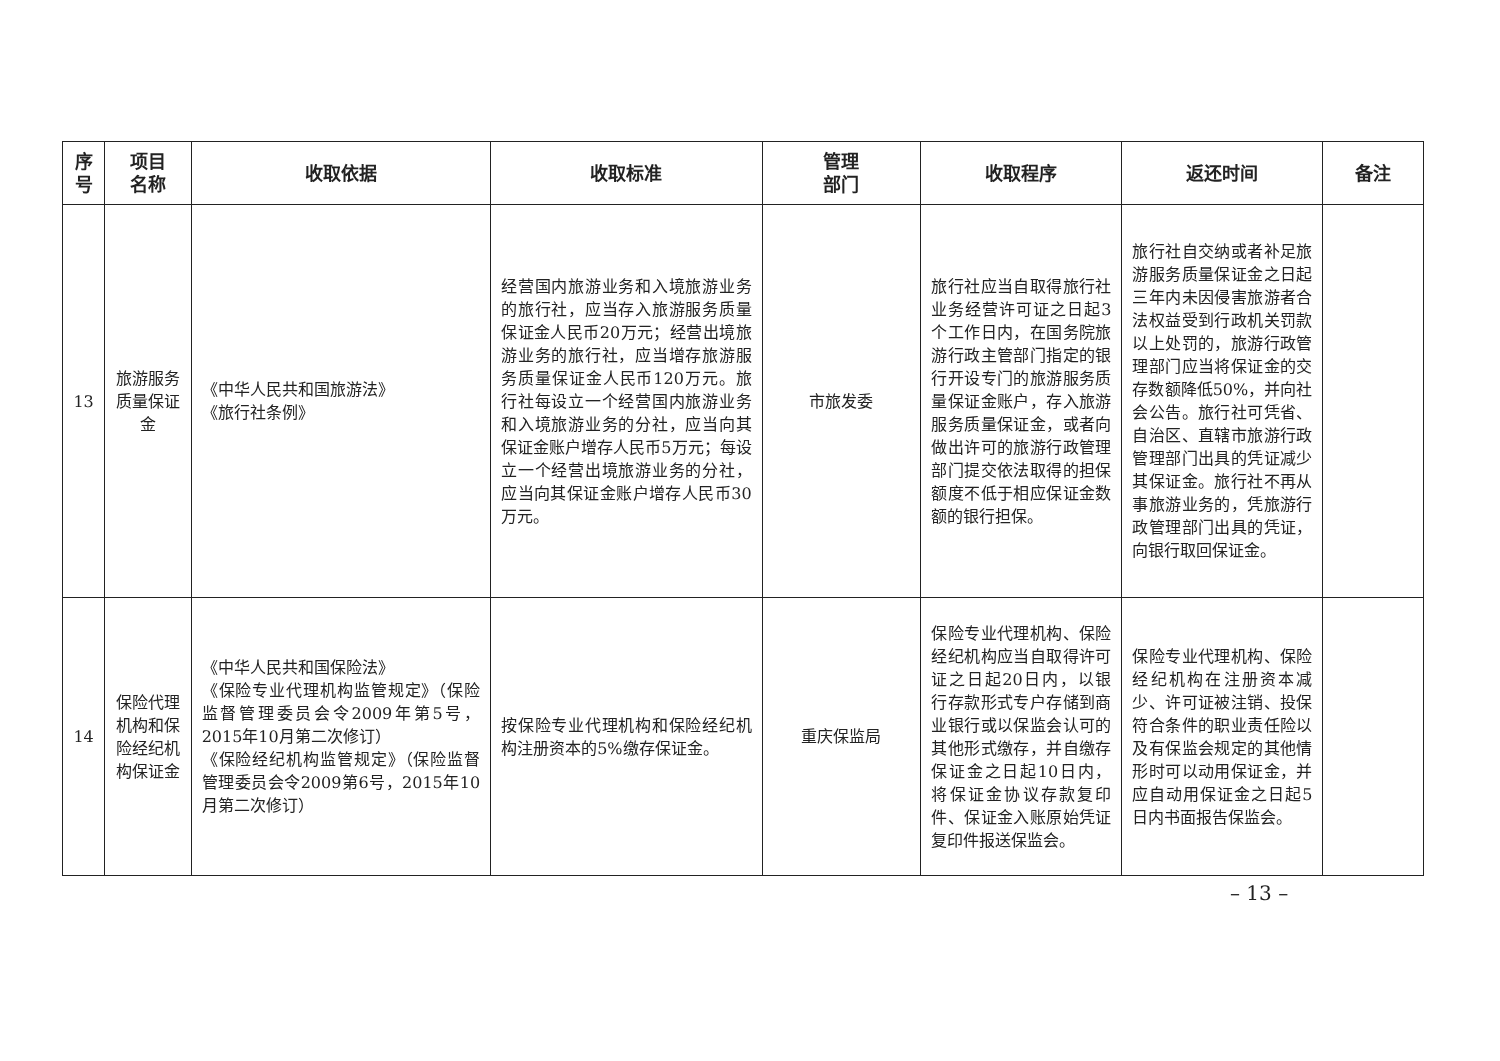| 序 号 | 项目 名称 | 收取依据 | 收取标准 | 管理 部门 | 收取程序 | 返还时间 | 备注 |
| --- | --- | --- | --- | --- | --- | --- | --- |
| 13 | 旅游服务质量保证金 | 《中华人民共和国旅游法》 《旅行社条例》 | 经营国内旅游业务和入境旅游业务的旅行社，应当存入旅游服务质量保证金人民币20万元；经营出境旅游业务的旅行社，应当增存旅游服务质量保证金人民币120万元。旅行社每设立一个经营国内旅游业务和入境旅游业务的分社，应当向其保证金账户增存人民币5万元；每设立一个经营出境旅游业务的分社，应当向其保证金账户增存人民币30万元。 | 市旅发委 | 旅行社应当自取得旅行社业务经营许可证之日起3个工作日内，在国务院旅游行政主管部门指定的银行开设专门的旅游服务质量保证金账户，存入旅游服务质量保证金，或者向做出许可的旅游行政管理部门提交依法取得的担保额度不低于相应保证金数额的银行担保。 | 旅行社自交纳或者补足旅游服务质量保证金之日起三年内未因侵害旅游者合法权益受到行政机关罚款以上处罚的，旅游行政管理部门应当将保证金的交存数额降低50%，并向社会公告。旅行社可凭省、自治区、直辖市旅游行政管理部门出具的凭证减少其保证金。旅行社不再从事旅游业务的，凭旅游行政管理部门出具的凭证，向银行取回保证金。 | |
| 14 | 保险代理机构和保险经纪机构保证金 | 《中华人民共和国保险法》 《保险专业代理机构监管规定》（保险监督管理委员会令2009年第5号，2015年10月第二次修订） 《保险经纪机构监管规定》（保险监督管理委员会令2009第6号，2015年10月第二次修订） | 按保险专业代理机构和保险经纪机构注册资本的5%缴存保证金。 | 重庆保监局 | 保险专业代理机构、保险经纪机构应当自取得许可证之日起20日内，以银行存款形式专户存储到商业银行或以保监会认可的其他形式缴存，并自缴存保证金之日起10日内，将保证金协议存款复印件、保证金入账原始凭证复印件报送保监会。 | 保险专业代理机构、保险经纪机构在注册资本减少、许可证被注销、投保符合条件的职业责任险以及有保监会规定的其他情形时可以动用保证金，并应自动用保证金之日起5日内书面报告保监会。 | |
– 13 –